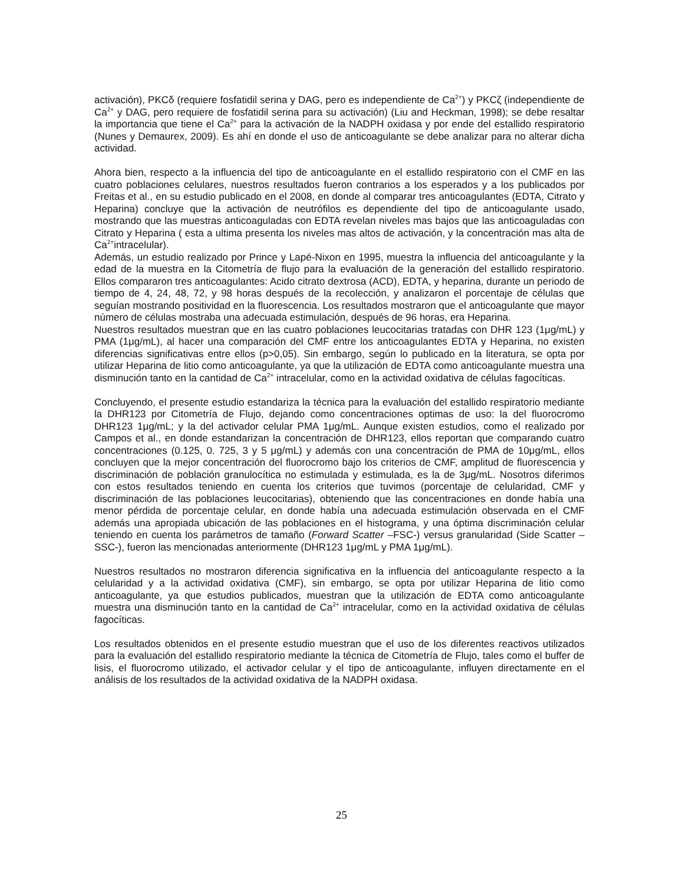activación), PKCδ (requiere fosfatidil serina y DAG, pero es independiente de Ca<sup>2+</sup>) y PKCζ (independiente de Ca<sup>2+</sup> y DAG, pero requiere de fosfatidil serina para su activación) (Liu and Heckman, 1998); se debe resaltar la importancia que tiene el Ca<sup>2+</sup> para la activación de la NADPH oxidasa y por ende del estallido respiratorio (Nunes y Demaurex, 2009). Es ahí en donde el uso de anticoagulante se debe analizar para no alterar dicha actividad.
Ahora bien, respecto a la influencia del tipo de anticoagulante en el estallido respiratorio con el CMF en las cuatro poblaciones celulares, nuestros resultados fueron contrarios a los esperados y a los publicados por Freitas et al., en su estudio publicado en el 2008, en donde al comparar tres anticoagulantes (EDTA, Citrato y Heparina) concluye que la activación de neutrófilos es dependiente del tipo de anticoagulante usado, mostrando que las muestras anticoaguladas con EDTA revelan niveles mas bajos que las anticoaguladas con Citrato y Heparina ( esta a ultima presenta los niveles mas altos de activación, y la concentración mas alta de Ca<sup>2+</sup>intracelular).
Además, un estudio realizado por Prince y Lapé-Nixon en 1995, muestra la influencia del anticoagulante y la edad de la muestra en la Citometría de flujo para la evaluación de la generación del estallido respiratorio. Ellos compararon tres anticoagulantes: Acido citrato dextrosa (ACD), EDTA, y heparina, durante un periodo de tiempo de 4, 24, 48, 72, y 98 horas después de la recolección, y analizaron el porcentaje de células que seguían mostrando positividad en la fluorescencia. Los resultados mostraron que el anticoagulante que mayor número de células mostraba una adecuada estimulación, después de 96 horas, era Heparina.
Nuestros resultados muestran que en las cuatro poblaciones leucocitarias tratadas con DHR 123 (1μg/mL) y PMA (1μg/mL), al hacer una comparación del CMF entre los anticoagulantes EDTA y Heparina, no existen diferencias significativas entre ellos (p>0,05). Sin embargo, según lo publicado en la literatura, se opta por utilizar Heparina de litio como anticoagulante, ya que la utilización de EDTA como anticoagulante muestra una disminución tanto en la cantidad de Ca<sup>2+</sup> intracelular, como en la actividad oxidativa de células fagocíticas.
Concluyendo, el presente estudio estandariza la técnica para la evaluación del estallido respiratorio mediante la DHR123 por Citometría de Flujo, dejando como concentraciones optimas de uso: la del fluorocromo DHR123 1μg/mL; y la del activador celular PMA 1μg/mL. Aunque existen estudios, como el realizado por Campos et al., en donde estandarizan la concentración de DHR123, ellos reportan que comparando cuatro concentraciones (0.125, 0. 725, 3 y 5 μg/mL) y además con una concentración de PMA de 10μg/mL, ellos concluyen que la mejor concentración del fluorocromo bajo los criterios de CMF, amplitud de fluorescencia y discriminación de población granulocítica no estimulada y estimulada, es la de 3μg/mL. Nosotros diferimos con estos resultados teniendo en cuenta los criterios que tuvimos (porcentaje de celularidad, CMF y discriminación de las poblaciones leucocitarias), obteniendo que las concentraciones en donde había una menor pérdida de porcentaje celular, en donde había una adecuada estimulación observada en el CMF además una apropiada ubicación de las poblaciones en el histograma, y una óptima discriminación celular teniendo en cuenta los parámetros de tamaño (Forward Scatter –FSC-) versus granularidad (Side Scatter –SSC-), fueron las mencionadas anteriormente (DHR123 1μg/mL y PMA 1μg/mL).
Nuestros resultados no mostraron diferencia significativa en la influencia del anticoagulante respecto a la celularidad y a la actividad oxidativa (CMF), sin embargo, se opta por utilizar Heparina de litio como anticoagulante, ya que estudios publicados, muestran que la utilización de EDTA como anticoagulante muestra una disminución tanto en la cantidad de Ca<sup>2+</sup> intracelular, como en la actividad oxidativa de células fagocíticas.
Los resultados obtenidos en el presente estudio muestran que el uso de los diferentes reactivos utilizados para la evaluación del estallido respiratorio mediante la técnica de Citometría de Flujo, tales como el buffer de lisis, el fluorocromo utilizado, el activador celular y el tipo de anticoagulante, influyen directamente en el análisis de los resultados de la actividad oxidativa de la NADPH oxidasa.
25